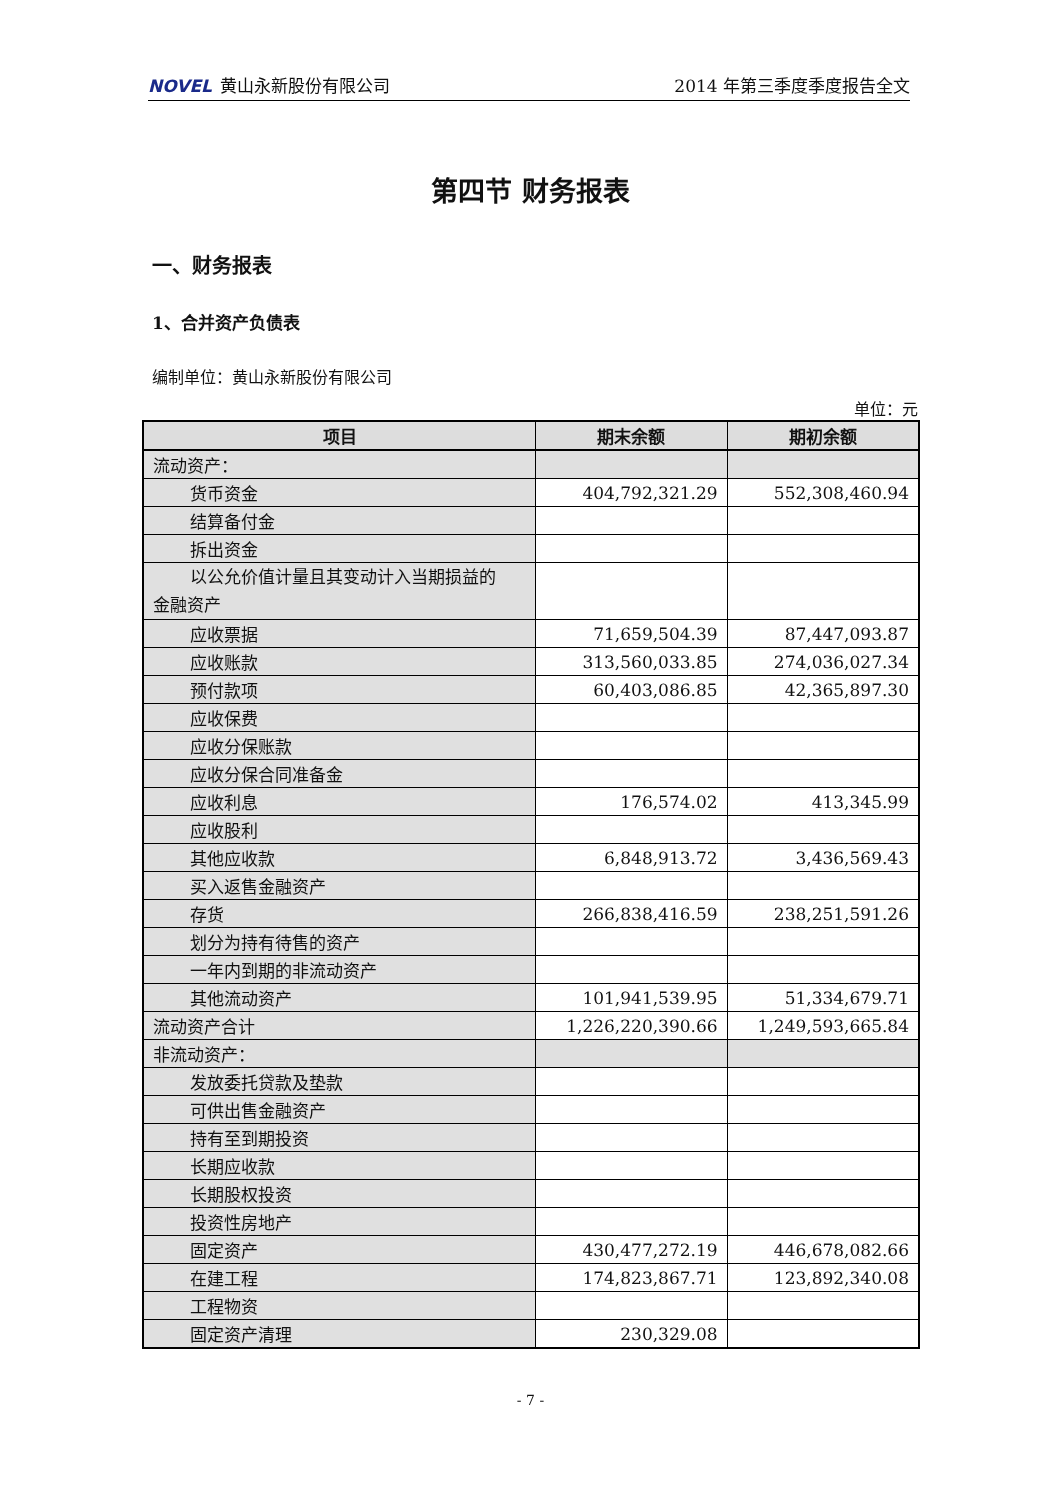NOVEL 黄山永新股份有限公司 2014 年第三季度季度报告全文
第四节 财务报表
一、财务报表
1、合并资产负债表
编制单位：黄山永新股份有限公司
单位：元
| 项目 | 期末余额 | 期初余额 |
| --- | --- | --- |
| 流动资产： | | |
| 货币资金 | 404,792,321.29 | 552,308,460.94 |
| 结算备付金 | | |
| 拆出资金 | | |
| 以公允价值计量且其变动计入当期损益的 金融资产 | | |
| 应收票据 | 71,659,504.39 | 87,447,093.87 |
| 应收账款 | 313,560,033.85 | 274,036,027.34 |
| 预付款项 | 60,403,086.85 | 42,365,897.30 |
| 应收保费 | | |
| 应收分保账款 | | |
| 应收分保合同准备金 | | |
| 应收利息 | 176,574.02 | 413,345.99 |
| 应收股利 | | |
| 其他应收款 | 6,848,913.72 | 3,436,569.43 |
| 买入返售金融资产 | | |
| 存货 | 266,838,416.59 | 238,251,591.26 |
| 划分为持有待售的资产 | | |
| 一年内到期的非流动资产 | | |
| 其他流动资产 | 101,941,539.95 | 51,334,679.71 |
| 流动资产合计 | 1,226,220,390.66 | 1,249,593,665.84 |
| 非流动资产： | | |
| 发放委托贷款及垫款 | | |
| 可供出售金融资产 | | |
| 持有至到期投资 | | |
| 长期应收款 | | |
| 长期股权投资 | | |
| 投资性房地产 | | |
| 固定资产 | 430,477,272.19 | 446,678,082.66 |
| 在建工程 | 174,823,867.71 | 123,892,340.08 |
| 工程物资 | | |
| 固定资产清理 | 230,329.08 | |
- 7 -